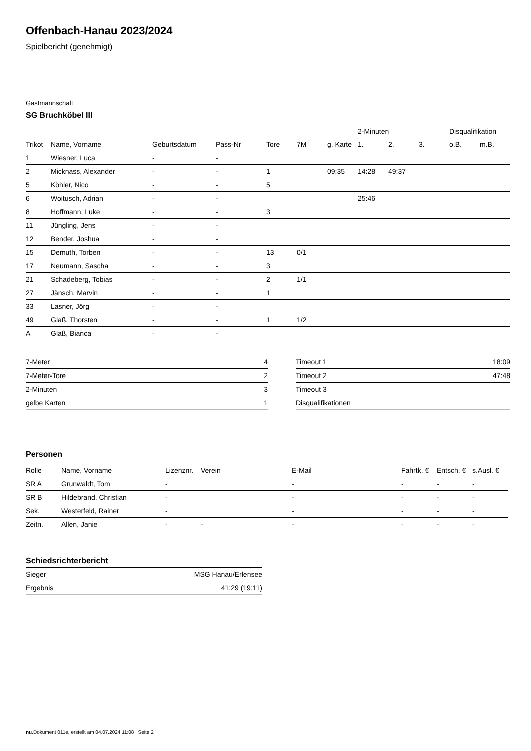Offenbach-Hanau 2023/2024
Spielbericht (genehmigt)
Gastmannschaft
SG Bruchköbel III
| | | | | | | | 2-Minuten | | | Disqualifikation | |
| --- | --- | --- | --- | --- | --- | --- | --- | --- | --- | --- | --- |
| Trikot | Name, Vorname | Geburtsdatum | Pass-Nr | Tore | 7M | g. Karte | 1. | 2. | 3. | o.B. | m.B. |
| 1 | Wiesner, Luca | - | - | | | | | | | | |
| 2 | Micknass, Alexander | - | - | 1 | | 09:35 | 14:28 | 49:37 | | | |
| 5 | Köhler, Nico | - | - | 5 | | | | | | | |
| 6 | Woitusch, Adrian | - | - | | | | 25:46 | | | | |
| 8 | Hoffmann, Luke | - | - | 3 | | | | | | | |
| 11 | Jüngling, Jens | - | - | | | | | | | | |
| 12 | Bender, Joshua | - | - | | | | | | | | |
| 15 | Demuth, Torben | - | - | 13 | 0/1 | | | | | | |
| 17 | Neumann, Sascha | - | - | 3 | | | | | | | |
| 21 | Schadeberg, Tobias | - | - | 2 | 1/1 | | | | | | |
| 27 | Jänsch, Marvin | - | - | 1 | | | | | | | |
| 33 | Lasner, Jörg | - | - | | | | | | | | |
| 49 | Glaß, Thorsten | - | - | 1 | 1/2 | | | | | | |
| A | Glaß, Bianca | - | - | | | | | | | | |
| 7-Meter | 4 |
| 7-Meter-Tore | 2 |
| 2-Minuten | 3 |
| gelbe Karten | 1 |
| Timeout 1 | 18:09 |
| Timeout 2 | 47:48 |
| Timeout 3 | |
| Disqualifikationen | |
Personen
| Rolle | Name, Vorname | Lizenznr. | Verein | E-Mail | Fahrtk. € | Entsch. € | s.Ausl. € |
| --- | --- | --- | --- | --- | --- | --- | --- |
| SR A | Grunwaldt, Tom | - | | - | - | - | - |
| SR B | Hildebrand, Christian | - | | - | - | - | - |
| Sek. | Westerfeld, Rainer | - | | - | - | - | - |
| Zeitn. | Allen, Janie | - | - | - | - | - | - |
Schiedsrichterbericht
| Sieger | MSG Hanau/Erlensee |
| Ergebnis | 41:29 (19:11) |
nu.Dokument 011e, erstellt am 04.07.2024 11:08 | Seite 2